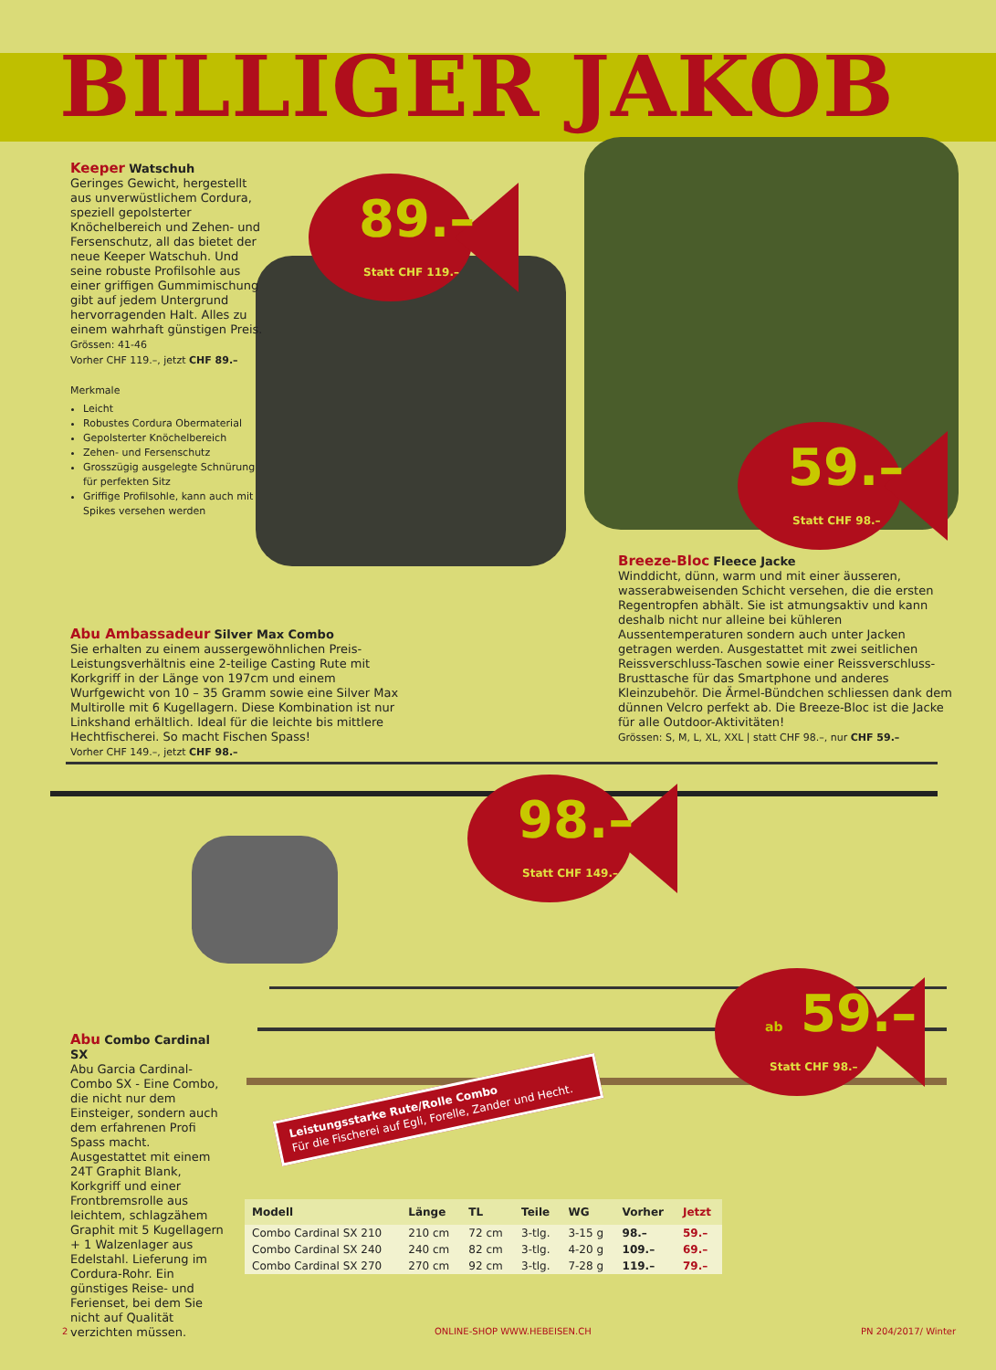BILLIGER JAKOB
Keeper Watschuh
Geringes Gewicht, hergestellt aus unverwüstlichem Cordura, speziell gepolsterter Knöchelbereich und Zehen- und Fersenschutz, all das bietet der neue Keeper Watschuh. Und seine robuste Profilsohle aus einer griffigen Gummimischung gibt auf jedem Untergrund hervorragenden Halt. Alles zu einem wahrhaft günstigen Preis.
Grössen: 41-46
Vorher CHF 119.–, jetzt CHF 89.–
Merkmale
Leicht
Robustes Cordura Obermaterial
Gepolsterter Knöchelbereich
Zehen- und Fersenschutz
Grosszügig ausgelegte Schnürung für perfekten Sitz
Griffige Profilsohle, kann auch mit Spikes versehen werden
89.–
Statt CHF 119.–
59.–
Statt CHF 98.–
Breeze-Bloc Fleece Jacke
Winddicht, dünn, warm und mit einer äusseren, wasserabweisenden Schicht versehen, die die ersten Regentropfen abhält. Sie ist atmungsaktiv und kann deshalb nicht nur alleine bei kühleren Aussentemperaturen sondern auch unter Jacken getragen werden. Ausgestattet mit zwei seitlichen Reissverschluss-Taschen sowie einer Reissverschluss-Brusttasche für das Smartphone und anderes Kleinzubehör. Die Ärmel-Bündchen schliessen dank dem dünnen Velcro perfekt ab. Die Breeze-Bloc ist die Jacke für alle Outdoor-Aktivitäten!
Grössen: S, M, L, XL, XXL | statt CHF 98.–, nur CHF 59.–
Abu Ambassadeur Silver Max Combo
Sie erhalten zu einem aussergewöhnlichen Preis-Leistungsverhältnis eine 2-teilige Casting Rute mit Korkgriff in der Länge von 197cm und einem Wurfgewicht von 10 – 35 Gramm sowie eine Silver Max Multirolle mit 6 Kugellagern. Diese Kombination ist nur Linkshand erhältlich. Ideal für die leichte bis mittlere Hechtfischerei. So macht Fischen Spass!
Vorher CHF 149.–, jetzt CHF 98.–
98.–
Statt CHF 149.–
ab 59.–
Statt CHF 98.–
Leistungsstarke Rute/Rolle Combo
Für die Fischerei auf Egli, Forelle, Zander und Hecht.
Abu Combo Cardinal SX
Abu Garcia Cardinal-Combo SX - Eine Combo, die nicht nur dem Einsteiger, sondern auch dem erfahrenen Profi Spass macht. Ausgestattet mit einem 24T Graphit Blank, Korkgriff und einer Frontbremsrolle aus leichtem, schlagzähem Graphit mit 5 Kugellagern + 1 Walzenlager aus Edelstahl. Lieferung im Cordura-Rohr. Ein günstiges Reise- und Ferienset, bei dem Sie nicht auf Qualität verzichten müssen.
| Modell | Länge | TL | Teile | WG | Vorher | Jetzt |
| --- | --- | --- | --- | --- | --- | --- |
| Combo Cardinal SX 210 | 210 cm | 72 cm | 3-tlg. | 3-15 g | 98.– | 59.– |
| Combo Cardinal SX 240 | 240 cm | 82 cm | 3-tlg. | 4-20 g | 109.– | 69.– |
| Combo Cardinal SX 270 | 270 cm | 92 cm | 3-tlg. | 7-28 g | 119.– | 79.– |
2 ONLINE-SHOP WWW.HEBEISEN.CH PN 204/2017/ Winter